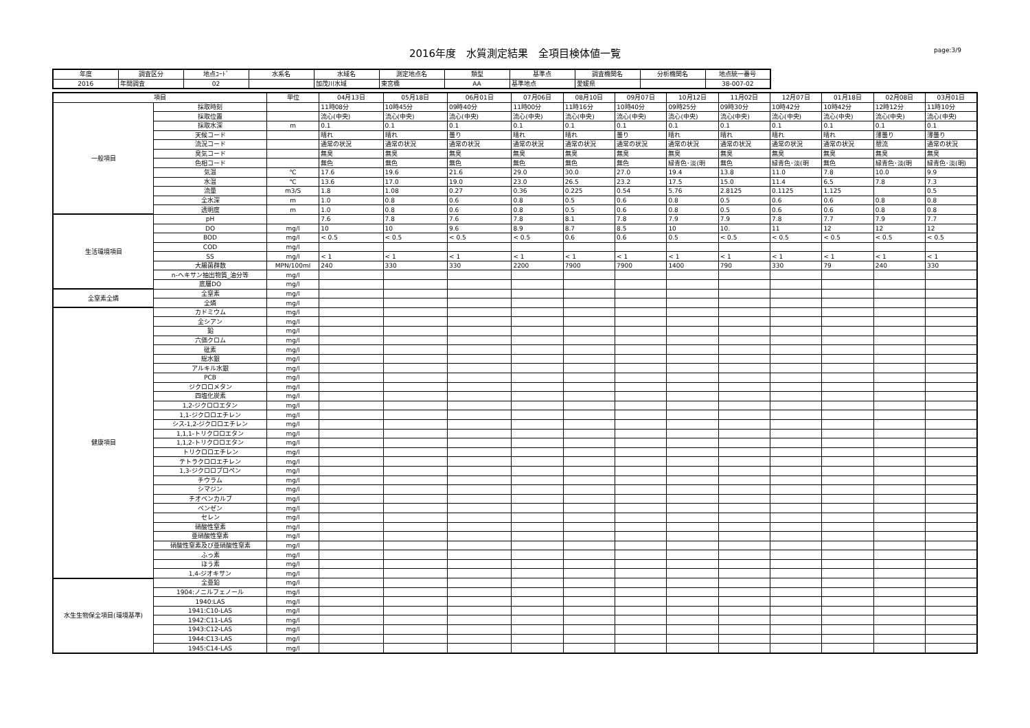2016年度　水質測定結果　全項目検体値一覧
page:3/9
| 年度 | 調査区分 | 地点ｺｰﾄﾞ | 水系名 | 水域名 | 測定地点名 | 類型 | 基準点 | 調査機関名 | 分析機関名 | 地点統一番号 |
| --- | --- | --- | --- | --- | --- | --- | --- | --- | --- | --- |
| 2016 | 年間調査 | 02 | | 加茂川水域 | 東宮橋 | AA | 基準地点 | 愛媛県 | | 38-007-02 |
| 項目 | | 単位 | 04月13日 | 05月18日 | 06月01日 | 07月06日 | 08月10日 | 09月07日 | 10月12日 | 11月02日 | 12月07日 | 01月18日 | 02月08日 | 03月01日 |
| --- | --- | --- | --- | --- | --- | --- | --- | --- | --- | --- | --- | --- | --- | --- |
| 一般項目 | 採取時刻 | | 11時08分 | 10時45分 | 09時40分 | 11時00分 | 11時16分 | 10時40分 | 09時25分 | 09時30分 | 10時42分 | 10時42分 | 12時12分 | 11時10分 |
| | 採取位置 | | 流心(中央) | 流心(中央) | 流心(中央) | 流心(中央) | 流心(中央) | 流心(中央) | 流心(中央) | 流心(中央) | 流心(中央) | 流心(中央) | 流心(中央) | 流心(中央) |
| | 採取水深 | m | 0.1 | 0.1 | 0.1 | 0.1 | 0.1 | 0.1 | 0.1 | 0.1 | 0.1 | 0.1 | 0.1 | 0.1 |
| | 天候コード | | 晴れ | 晴れ | 曇り | 晴れ | 晴れ | 曇り | 晴れ | 晴れ | 晴れ | 晴れ | 薄曇り | 薄曇り |
| | 流況コード | | 通常の状況 | 通常の状況 | 通常の状況 | 通常の状況 | 通常の状況 | 通常の状況 | 通常の状況 | 通常の状況 | 通常の状況 | 通常の状況 | 憩流 | 通常の状況 |
| | 臭気コード | | 無臭 | 無臭 | 無臭 | 無臭 | 無臭 | 無臭 | 無臭 | 無臭 | 無臭 | 無臭 | 無臭 | 無臭 |
| | 色相コード | | 無色 | 無色 | 無色 | 無色 | 無色 | 無色 | 緑青色･淡(明 | 無色 | 緑青色･淡(明 | 無色 | 緑青色･淡(明 | 緑青色･淡(明) |
| | 気温 | ℃ | 17.6 | 19.6 | 21.6 | 29.0 | 30.0 | 27.0 | 19.4 | 13.8 | 11.0 | 7.8 | 10.0 | 9.9 |
| | 水温 | ℃ | 13.6 | 17.0 | 19.0 | 23.0 | 26.5 | 23.2 | 17.5 | 15.0 | 11.4 | 6.5 | 7.8 | 7.3 |
| | 流量 | m3/S | 1.8 | 1.08 | 0.27 | 0.36 | 0.225 | 0.54 | 5.76 | 2.8125 | 0.1125 | 1.125 | | 0.5 |
| | 全水深 | m | 1.0 | 0.8 | 0.6 | 0.8 | 0.5 | 0.6 | 0.8 | 0.5 | 0.6 | 0.6 | 0.8 | 0.8 |
| | 透明度 | m | 1.0 | 0.8 | 0.6 | 0.8 | 0.5 | 0.6 | 0.8 | 0.5 | 0.6 | 0.6 | 0.8 | 0.8 |
| 生活環境項目 | pH | | 7.6 | 7.8 | 7.6 | 7.8 | 8.1 | 7.8 | 7.9 | 7.9 | 7.8 | 7.7 | 7.9 | 7.7 |
| | DO | mg/l | 10 | 10 | 9.6 | 8.9 | 8.7 | 8.5 | 10 | 10. | 11 | 12 | 12 | 12 |
| | BOD | mg/l | < 0.5 | < 0.5 | < 0.5 | < 0.5 | 0.6 | 0.6 | 0.5 | < 0.5 | < 0.5 | < 0.5 | < 0.5 | < 0.5 |
| | COD | mg/l | | | | | | | | | | | | |
| | SS | mg/l | < 1 | < 1 | < 1 | < 1 | < 1 | < 1 | < 1 | < 1 | < 1 | < 1 | < 1 | < 1 |
| | 大腸菌群数 | MPN/100ml | 240 | 330 | 330 | 2200 | 7900 | 7900 | 1400 | 790 | 330 | 79 | 240 | 330 |
| | n-ヘキサン抽出物質_油分等 | mg/l | | | | | | | | | | | | |
| | 底層DO | mg/l | | | | | | | | | | | | |
| 全窒素全燐 | 全窒素 | mg/l | | | | | | | | | | | | |
| | 全燐 | mg/l | | | | | | | | | | | | |
| 健康項目 | カドミウム | mg/l | | | | | | | | | | | | |
| | 全シアン | mg/l | | | | | | | | | | | | |
| | 鉛 | mg/l | | | | | | | | | | | | |
| | 六価クロム | mg/l | | | | | | | | | | | | |
| | 砒素 | mg/l | | | | | | | | | | | | |
| | 総水銀 | mg/l | | | | | | | | | | | | |
| | アルキル水銀 | mg/l | | | | | | | | | | | | |
| | PCB | mg/l | | | | | | | | | | | | |
| | ジクロロメタン | mg/l | | | | | | | | | | | | |
| | 四塩化炭素 | mg/l | | | | | | | | | | | | |
| | 1,2-ジクロロエタン | mg/l | | | | | | | | | | | | |
| | 1,1-ジクロロエチレン | mg/l | | | | | | | | | | | | |
| | シス-1,2-ジクロロエチレン | mg/l | | | | | | | | | | | | |
| | 1,1,1-トリクロロエタン | mg/l | | | | | | | | | | | | |
| | 1,1,2-トリクロロエタン | mg/l | | | | | | | | | | | | |
| | トリクロロエチレン | mg/l | | | | | | | | | | | | |
| | テトラクロロエチレン | mg/l | | | | | | | | | | | | |
| | 1,3-ジクロロプロペン | mg/l | | | | | | | | | | | | |
| | チウラム | mg/l | | | | | | | | | | | | |
| | シマジン | mg/l | | | | | | | | | | | | |
| | チオベンカルブ | mg/l | | | | | | | | | | | | |
| | ベンゼン | mg/l | | | | | | | | | | | | |
| | セレン | mg/l | | | | | | | | | | | | |
| | 硝酸性窒素 | mg/l | | | | | | | | | | | | |
| | 亜硝酸性窒素 | mg/l | | | | | | | | | | | | |
| | 硝酸性窒素及び亜硝酸性窒素 | mg/l | | | | | | | | | | | | |
| | ふっ素 | mg/l | | | | | | | | | | | | |
| | ほう素 | mg/l | | | | | | | | | | | | |
| | 1,4-ジオキサン | mg/l | | | | | | | | | | | | |
| 水生生物保全項目(環境基準) | 全亜鉛 | mg/l | | | | | | | | | | | | |
| | 1904:ノニルフェノール | mg/l | | | | | | | | | | | | |
| | 1940:LAS | mg/l | | | | | | | | | | | | |
| | 1941:C10-LAS | mg/l | | | | | | | | | | | | |
| | 1942:C11-LAS | mg/l | | | | | | | | | | | | |
| | 1943:C12-LAS | mg/l | | | | | | | | | | | | |
| | 1944:C13-LAS | mg/l | | | | | | | | | | | | |
| | 1945:C14-LAS | mg/l | | | | | | | | | | | | |